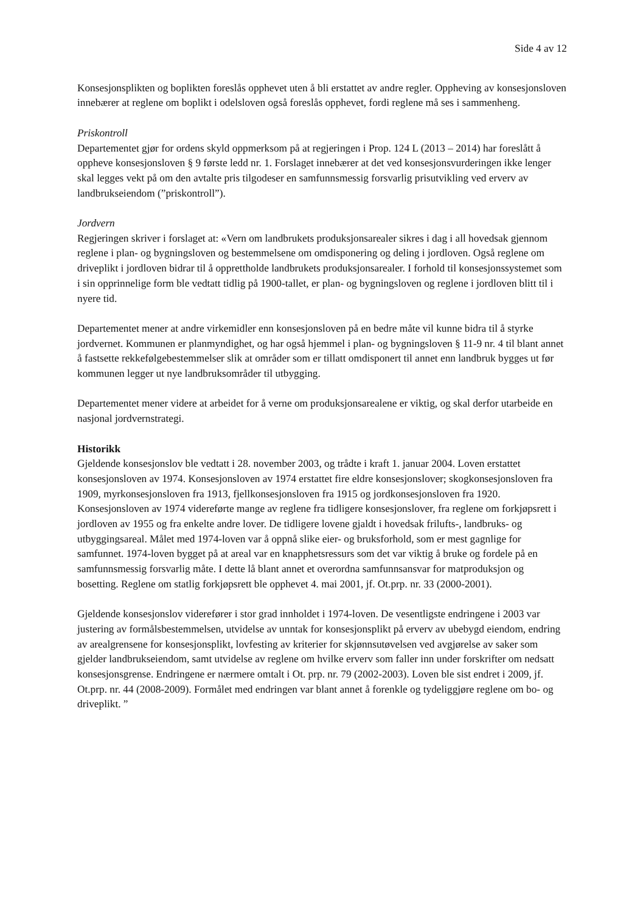Side 4 av 12
Konsesjonsplikten og boplikten foreslås opphevet uten å bli erstattet av andre regler. Oppheving av konsesjonsloven innebærer at reglene om boplikt i odelsloven også foreslås opphevet, fordi reglene må ses i sammenheng.
Priskontroll
Departementet gjør for ordens skyld oppmerksom på at regjeringen i Prop. 124 L (2013 – 2014) har foreslått å oppheve konsesjonsloven § 9 første ledd nr. 1. Forslaget innebærer at det ved konsesjonsvurderingen ikke lenger skal legges vekt på om den avtalte pris tilgodeser en samfunnsmessig forsvarlig prisutvikling ved erverv av landbrukseiendom (”priskontroll”).
Jordvern
Regjeringen skriver i forslaget at: «Vern om landbrukets produksjonsarealer sikres i dag i all hovedsak gjennom reglene i plan- og bygningsloven og bestemmelsene om omdisponering og deling i jordloven. Også reglene om driveplikt i jordloven bidrar til å opprettholde landbrukets produksjonsarealer. I forhold til konsesjonssystemet som i sin opprinnelige form ble vedtatt tidlig på 1900-tallet, er plan- og bygningsloven og reglene i jordloven blitt til i nyere tid.
Departementet mener at andre virkemidler enn konsesjonsloven på en bedre måte vil kunne bidra til å styrke jordvernet. Kommunen er planmyndighet, og har også hjemmel i plan- og bygningsloven § 11-9 nr. 4 til blant annet å fastsette rekkefølgebestemmelser slik at områder som er tillatt omdisponert til annet enn landbruk bygges ut før kommunen legger ut nye landbruksområder til utbygging.
Departementet mener videre at arbeidet for å verne om produksjonsarealene er viktig, og skal derfor utarbeide en nasjonal jordvernstrategi.
Historikk
Gjeldende konsesjonslov ble vedtatt i 28. november 2003, og trådte i kraft 1. januar 2004. Loven erstattet konsesjonsloven av 1974. Konsesjonsloven av 1974 erstattet fire eldre konsesjonslover; skogkonsesjonsloven fra 1909, myrkonsesjonsloven fra 1913, fjellkonsesjonsloven fra 1915 og jordkonsesjonsloven fra 1920. Konsesjonsloven av 1974 videreførte mange av reglene fra tidligere konsesjonslover, fra reglene om forkjøpsrett i jordloven av 1955 og fra enkelte andre lover. De tidligere lovene gjaldt i hovedsak frilufts-, landbruks- og utbyggingsareal. Målet med 1974-loven var å oppnå slike eier- og bruksforhold, som er mest gagnlige for samfunnet. 1974-loven bygget på at areal var en knapphetsressurs som det var viktig å bruke og fordele på en samfunnsmessig forsvarlig måte. I dette lå blant annet et overordna samfunnsansvar for matproduksjon og bosetting. Reglene om statlig forkjøpsrett ble opphevet 4. mai 2001, jf. Ot.prp. nr. 33 (2000-2001).
Gjeldende konsesjonslov viderefører i stor grad innholdet i 1974-loven. De vesentligste endringene i 2003 var justering av formålsbestemmelsen, utvidelse av unntak for konsesjonsplikt på erverv av ubebygd eiendom, endring av arealgrensene for konsesjonsplikt, lovfesting av kriterier for skjønnsutøvelsen ved avgjørelse av saker som gjelder landbrukseiendom, samt utvidelse av reglene om hvilke erverv som faller inn under forskrifter om nedsatt konsesjonsgrense. Endringene er nærmere omtalt i Ot. prp. nr. 79 (2002-2003). Loven ble sist endret i 2009, jf. Ot.prp. nr. 44 (2008-2009). Formålet med endringen var blant annet å forenkle og tydeliggjøre reglene om bo- og driveplikt. ”